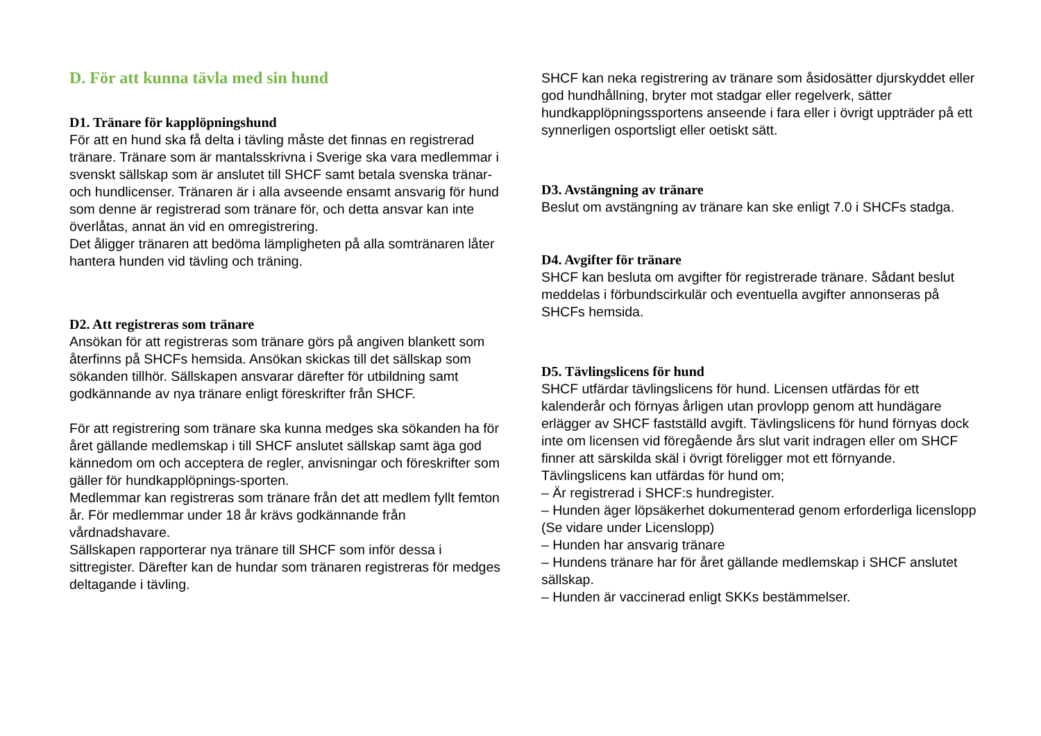D. För att kunna tävla med sin hund
D1. Tränare för kapplöpningshund
För att en hund ska få delta i tävling måste det finnas en registrerad tränare. Tränare som är mantalsskrivna i Sverige ska vara medlemmar i svenskt sällskap som är anslutet till SHCF samt betala svenska tränar- och hundlicenser. Tränaren är i alla avseende ensamt ansvarig för hund som denne är registrerad som tränare för, och detta ansvar kan inte överlåtas, annat än vid en omregistrering.
Det åligger tränaren att bedöma lämpligheten på alla somtränaren låter hantera hunden vid tävling och träning.
D2. Att registreras som tränare
Ansökan för att registreras som tränare görs på angiven blankett som återfinns på SHCFs hemsida. Ansökan skickas till det sällskap som sökanden tillhör. Sällskapen ansvarar därefter för utbildning samt godkännande av nya tränare enligt föreskrifter från SHCF.
För att registrering som tränare ska kunna medges ska sökanden ha för året gällande medlemskap i till SHCF anslutet sällskap samt äga god kännedom om och acceptera de regler, anvisningar och föreskrifter som gäller för hundkapplöpnings-sporten.
Medlemmar kan registreras som tränare från det att medlem fyllt femton år. För medlemmar under 18 år krävs godkännande från vårdnadshavare.
Sällskapen rapporterar nya tränare till SHCF som inför dessa i sittregister. Därefter kan de hundar som tränaren registreras för medges deltagande i tävling.
SHCF kan neka registrering av tränare som åsidosätter djurskyddet eller god hundhållning, bryter mot stadgar eller regelverk, sätter hundkapplöpningssportens anseende i fara eller i övrigt uppträder på ett synnerligen osportsligt eller oetiskt sätt.
D3. Avstängning av tränare
Beslut om avstängning av tränare kan ske enligt 7.0 i SHCFs stadga.
D4. Avgifter för tränare
SHCF kan besluta om avgifter för registrerade tränare. Sådant beslut meddelas i förbundscirkulär och eventuella avgifter annonseras på SHCFs hemsida.
D5. Tävlingslicens för hund
SHCF utfärdar tävlingslicens för hund. Licensen utfärdas för ett kalenderår och förnyas årligen utan provlopp genom att hundägare erlägger av SHCF fastställd avgift. Tävlingslicens för hund förnyas dock inte om licensen vid föregående års slut varit indragen eller om SHCF finner att särskilda skäl i övrigt föreligger mot ett förnyande.
Tävlingslicens kan utfärdas för hund om;
– Är registrerad i SHCF:s hundregister.
– Hunden äger löpsäkerhet dokumenterad genom erforderliga licenslopp (Se vidare under Licenslopp)
– Hunden har ansvarig tränare
– Hundens tränare har för året gällande medlemskap i SHCF anslutet sällskap.
– Hunden är vaccinerad enligt SKKs bestämmelser.